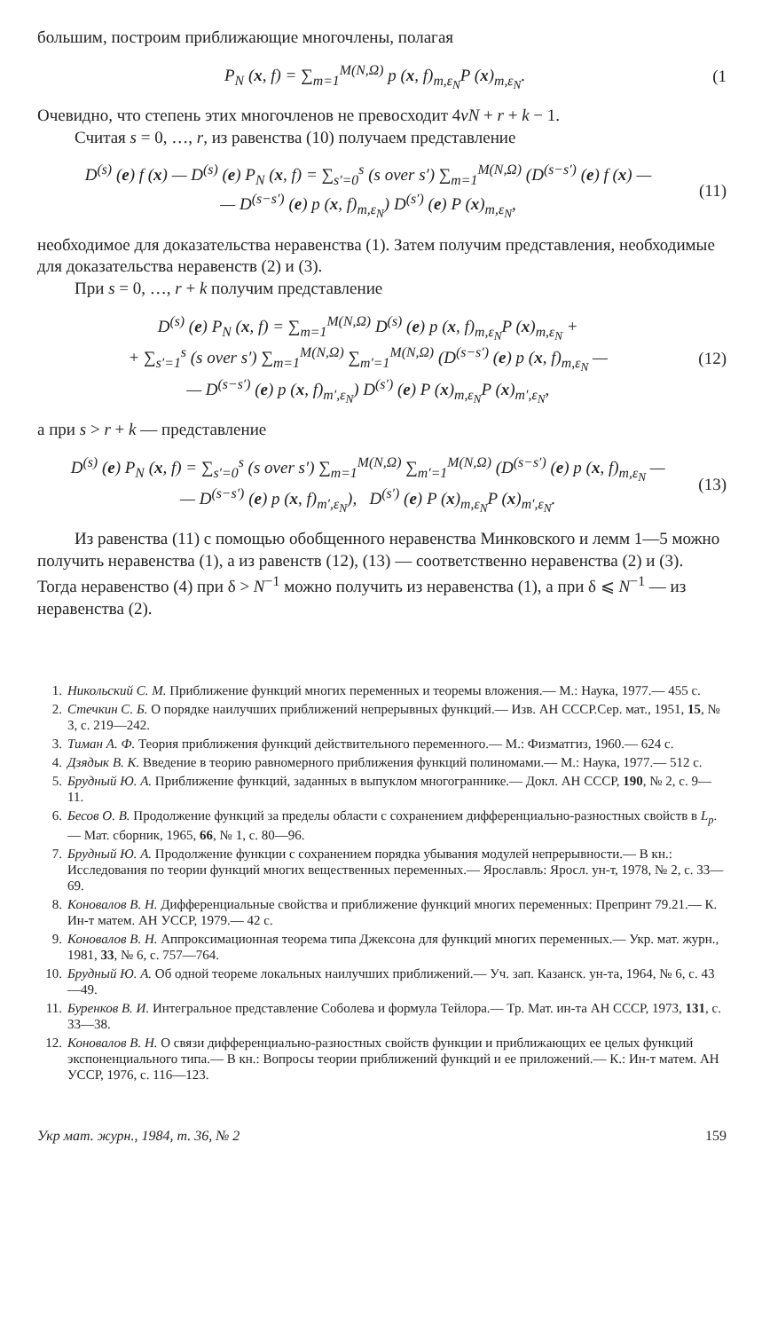большим, построим приближающие многочлены, полагая
P<sub>N</sub> (x, f) = ∑<sub>m=1</sub><sup>M(N,Ω)</sup> p (x, f)<sub>m,ε<sub>N</sub></sub>P (x)<sub>m,ε<sub>N</sub></sub>. (1
Очевидно, что степень этих многочленов не превосходит 4νN + r + k − 1.
Считая s = 0, …, r, из равенства (10) получаем представление
D<sup>(s)</sup> (e) f (x) — D<sup>(s)</sup> (e) P<sub>N</sub> (x, f) = ∑<sub>s′=0</sub><sup>s</sup> (s over s′) ∑<sub>m=1</sub><sup>M(N,Ω)</sup> (D<sup>(s−s′)</sup> (e) f (x) —
— D<sup>(s−s′)</sup> (e) p (x, f)<sub>m,ε<sub>N</sub></sub>) D<sup>(s′)</sup> (e) P (x)<sub>m,ε<sub>N</sub></sub>, (11)
необходимое для доказательства неравенства (1). Затем получим представления, необходимые для доказательства неравенств (2) и (3).
При s = 0, …, r + k получим представление
D<sup>(s)</sup> (e) P<sub>N</sub> (x, f) = ∑<sub>m=1</sub><sup>M(N,Ω)</sup> D<sup>(s)</sup> (e) p (x, f)<sub>m,ε<sub>N</sub></sub>P (x)<sub>m,ε<sub>N</sub></sub> +
+ ∑<sub>s′=1</sub><sup>s</sup> (s over s′) ∑<sub>m=1</sub><sup>M(N,Ω)</sup> ∑<sub>m′=1</sub><sup>M(N,Ω)</sup> (D<sup>(s−s′)</sup> (e) p (x, f)<sub>m,ε<sub>N</sub></sub> —
— D<sup>(s−s′)</sup> (e) p (x, f)<sub>m′,ε<sub>N</sub></sub>) D<sup>(s′)</sup> (e) P (x)<sub>m,ε<sub>N</sub></sub>P (x)<sub>m′,ε<sub>N</sub></sub>, (12)
а при s > r + k — представление
D<sup>(s)</sup> (e) P<sub>N</sub> (x, f) = ∑<sub>s′=0</sub><sup>s</sup> (s over s′) ∑<sub>m=1</sub><sup>M(N,Ω)</sup> ∑<sub>m′=1</sub><sup>M(N,Ω)</sup> (D<sup>(s−s′)</sup> (e) p (x, f)<sub>m,ε<sub>N</sub></sub> —
— D<sup>(s−s′)</sup> (e) p (x, f)<sub>m′,ε<sub>N</sub></sub>), D<sup>(s′)</sup> (e) P (x)<sub>m,ε<sub>N</sub></sub>P (x)<sub>m′,ε<sub>N</sub></sub>. (13)
Из равенства (11) с помощью обобщенного неравенства Минковского и лемм 1—5 можно получить неравенства (1), а из равенств (12), (13) — соответственно неравенства (2) и (3). Тогда неравенство (4) при δ > N<sup>−1</sup> можно получить из неравенства (1), а при δ ⩽ N<sup>−1</sup> — из неравенства (2).
1. Никольский С. М. Приближение функций многих переменных и теоремы вложения.— М.: Наука, 1977.— 455 с.
2. Стечкин С. Б. О порядке наилучших приближений непрерывных функций.— Изв. АН СССР.Сер. мат., 1951, 15, № 3, с. 219—242.
3. Тиман А. Ф. Теория приближения функций действительного переменного.— М.: Физматгиз, 1960.— 624 с.
4. Дзядык В. К. Введение в теорию равномерного приближения функций полиномами.— М.: Наука, 1977.— 512 с.
5. Брудный Ю. А. Приближение функций, заданных в выпуклом многограннике.— Докл. АН СССР, 190, № 2, с. 9—11.
6. Бесов О. В. Продолжение функций за пределы области с сохранением дифференциально-разностных свойств в L<sub>p</sub>.— Мат. сборник, 1965, 66, № 1, с. 80—96.
7. Брудный Ю. А. Продолжение функции с сохранением порядка убывания модулей непрерывности.— В кн.: Исследования по теории функций многих вещественных переменных.— Ярославль: Яросл. ун-т, 1978, № 2, с. 33—69.
8. Коновалов В. Н. Дифференциальные свойства и приближение функций многих переменных: Препринт 79.21.— К. Ин-т матем. АН УССР, 1979.— 42 с.
9. Коновалов В. Н. Аппроксимационная теорема типа Джексона для функций многих переменных.— Укр. мат. журн., 1981, 33, № 6, с. 757—764.
10. Брудный Ю. А. Об одной теореме локальных наилучших приближений.— Уч. зап. Казанск. ун-та, 1964, № 6, с. 43—49.
11. Буренков В. И. Интегральное представление Соболева и формула Тейлора.— Тр. Мат. ин-та АН СССР, 1973, 131, с. 33—38.
12. Коновалов В. Н. О связи дифференциально-разностных свойств функции и приближающих ее целых функций экспоненциального типа.— В кн.: Вопросы теории приближений функций и ее приложений.— К.: Ин-т матем. АН УССР, 1976, с. 116—123.
Укр мат. журн., 1984, т. 36, № 2 159